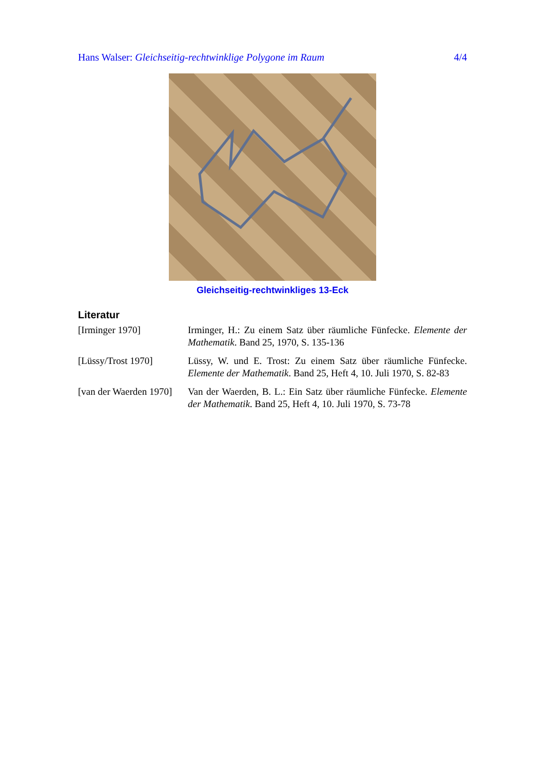Hans Walser: Gleichseitig-rechtwinklige Polygone im Raum 4/4
Gleichseitig-rechtwinkliges 13-Eck
Literatur
[Irminger 1970] Irminger, H.: Zu einem Satz über räumliche Fünfecke. Elemente der Mathematik. Band 25, 1970, S. 135-136
[Lüssy/Trost 1970] Lüssy, W. und E. Trost: Zu einem Satz über räumliche Fünfecke. Elemente der Mathematik. Band 25, Heft 4, 10. Juli 1970, S. 82-83
[van der Waerden 1970]
Van der Waerden, B. L.: Ein Satz über räumliche Fünfecke. Elemente der Mathematik. Band 25, Heft 4, 10. Juli 1970, S. 73-78